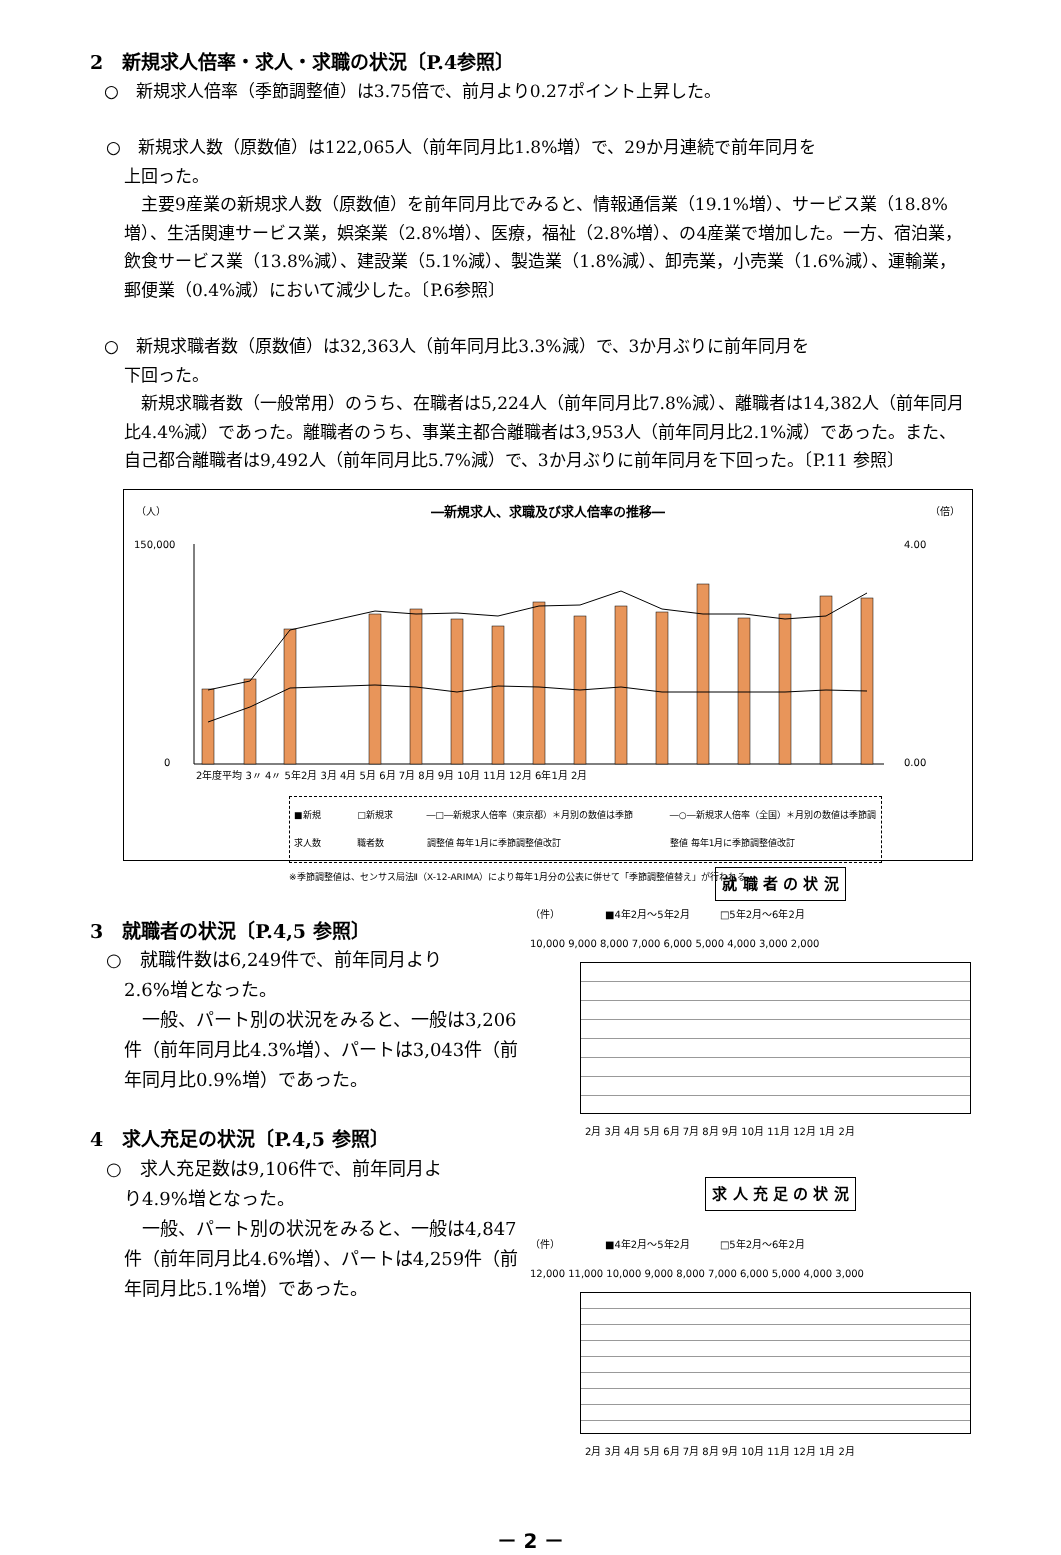2　新規求人倍率・求人・求職の状況〔P.4参照〕
○　新規求人倍率（季節調整値）は3.75倍で、前月より0.27ポイント上昇した。
○　新規求人数（原数値）は122,065人（前年同月比1.8%増）で、29か月連続で前年同月を
上回った。
　主要9産業の新規求人数（原数値）を前年同月比でみると、情報通信業（19.1%増）、サービス業（18.8%増）、生活関連サービス業，娯楽業（2.8%増）、医療，福祉（2.8%増）、の4産業で増加した。一方、宿泊業，飲食サービス業（13.8%減）、建設業（5.1%減）、製造業（1.8%減）、卸売業，小売業（1.6%減）、運輸業，郵便業（0.4%減）において減少した。〔P.6参照〕
○　新規求職者数（原数値）は32,363人（前年同月比3.3%減）で、3か月ぶりに前年同月を
下回った。
　新規求職者数（一般常用）のうち、在職者は5,224人（前年同月比7.8%減）、離職者は14,382人（前年同月比4.4%減）であった。離職者のうち、事業主都合離職者は3,953人（前年同月比2.1%減）であった。また、自己都合離職者は9,492人（前年同月比5.7%減）で、3か月ぶりに前年同月を下回った。〔P.11 参照〕
（人） ―新規求人、求職及び求人倍率の推移― （倍）
0
150,000
4.00
0.00
2年度平均 3〃 4〃 5年2月 3月 4月 5月 6月 7月 8月 9月 10月 11月 12月 6年1月 2月
■新規求人数 □新規求職者数 ―□―新規求人倍率（東京都）＊月別の数値は季節調整値 毎年1月に季節調整値改訂 ―○―新規求人倍率（全国）＊月別の数値は季節調整値 毎年1月に季節調整値改訂
※季節調整値は、センサス局法Ⅱ（X-12-ARIMA）により毎年1月分の公表に併せて「季節調整値替え」が行われる。
3　就職者の状況〔P.4,5 参照〕
○　就職件数は6,249件で、前年同月より
2.6%増となった。
　一般、パート別の状況をみると、一般は3,206件（前年同月比4.3%増）、パートは3,043件（前年同月比0.9%増）であった。
4　求人充足の状況〔P.4,5 参照〕
○　求人充足数は9,106件で、前年同月よ
り4.9%増となった。
　一般、パート別の状況をみると、一般は4,847件（前年同月比4.6%増）、パートは4,259件（前年同月比5.1%増）であった。
就 職 者 の 状 況
（件）　　　　　■4年2月～5年2月　　　□5年2月～6年2月
10,000 9,000 8,000 7,000 6,000 5,000 4,000 3,000 2,000
2月 3月 4月 5月 6月 7月 8月 9月 10月 11月 12月 1月 2月
求 人 充 足 の 状 況
（件）　　　　　■4年2月～5年2月　　　□5年2月～6年2月
12,000 11,000 10,000 9,000 8,000 7,000 6,000 5,000 4,000 3,000
2月 3月 4月 5月 6月 7月 8月 9月 10月 11月 12月 1月 2月
－ 2 －